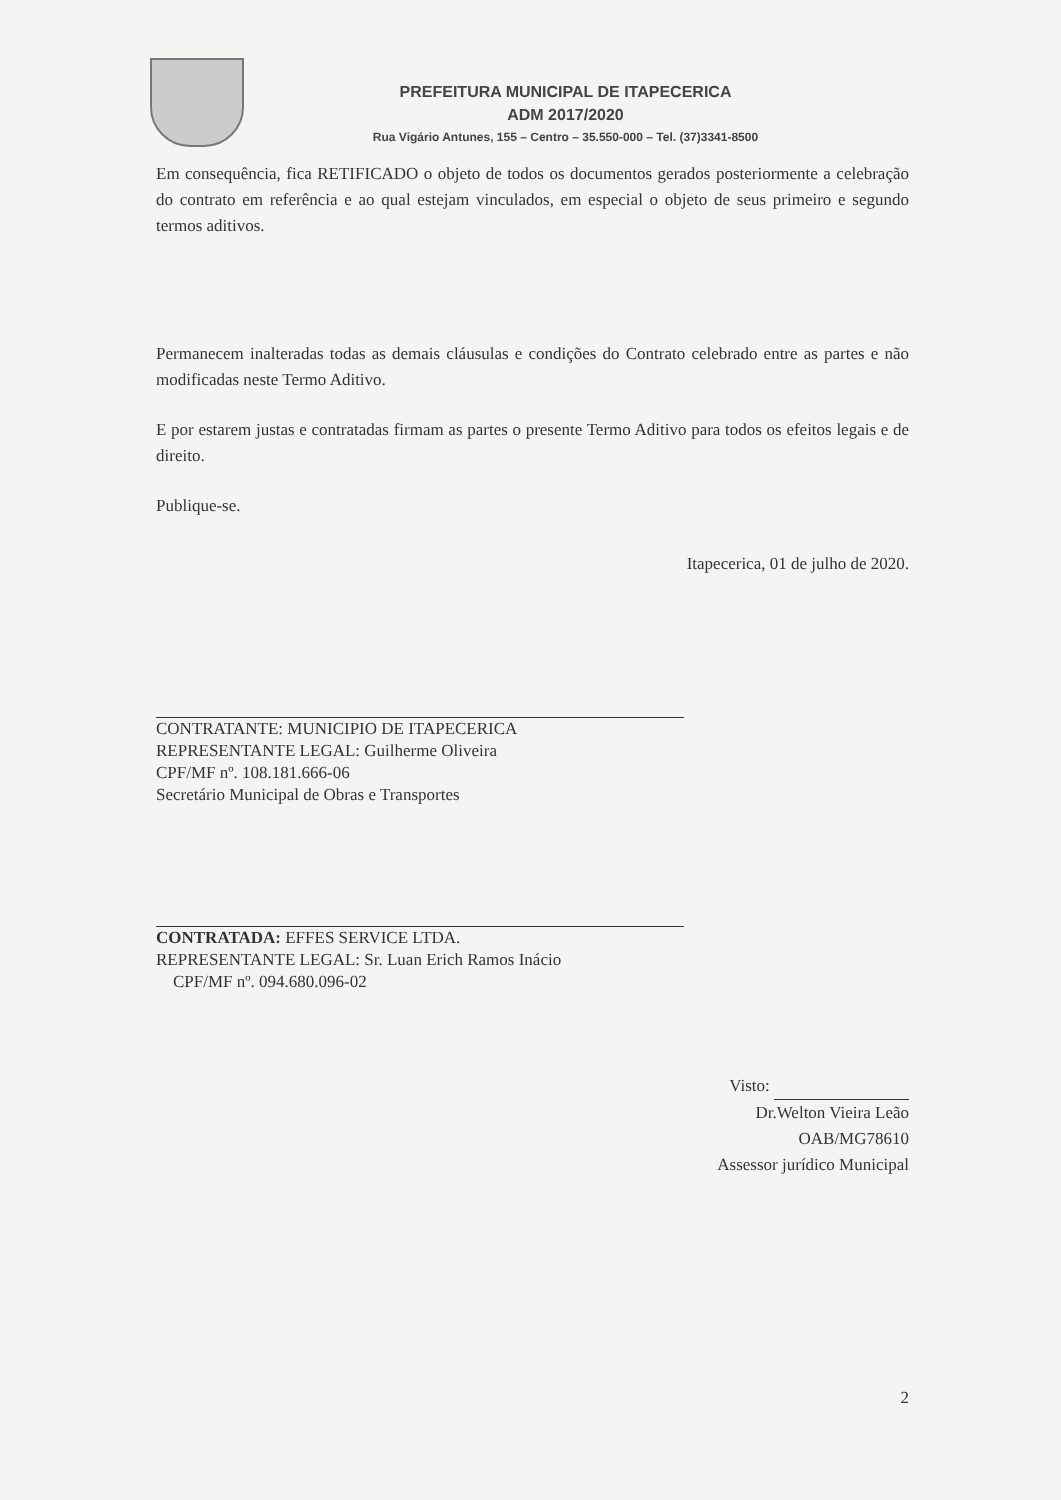PREFEITURA MUNICIPAL DE ITAPECERICA
ADM 2017/2020
Rua Vigário Antunes, 155 – Centro – 35.550-000 – Tel. (37)3341-8500
Em consequência, fica RETIFICADO o objeto de todos os documentos gerados posteriormente a celebração do contrato em referência e ao qual estejam vinculados, em especial o objeto de seus primeiro e segundo termos aditivos.
Permanecem inalteradas todas as demais cláusulas e condições do Contrato celebrado entre as partes e não modificadas neste Termo Aditivo.
E por estarem justas e contratadas firmam as partes o presente Termo Aditivo para todos os efeitos legais e de direito.
Publique-se.
Itapecerica, 01 de julho de 2020.
CONTRATANTE: MUNICIPIO DE ITAPECERICA
REPRESENTANTE LEGAL: Guilherme Oliveira
CPF/MF nº. 108.181.666-06
Secretário Municipal de Obras e Transportes
CONTRATADA: EFFES SERVICE LTDA.
REPRESENTANTE LEGAL: Sr. Luan Erich Ramos Inácio
CPF/MF nº. 094.680.096-02
Visto:
Dr.Welton Vieira Leão
OAB/MG78610
Assessor jurídico Municipal
2